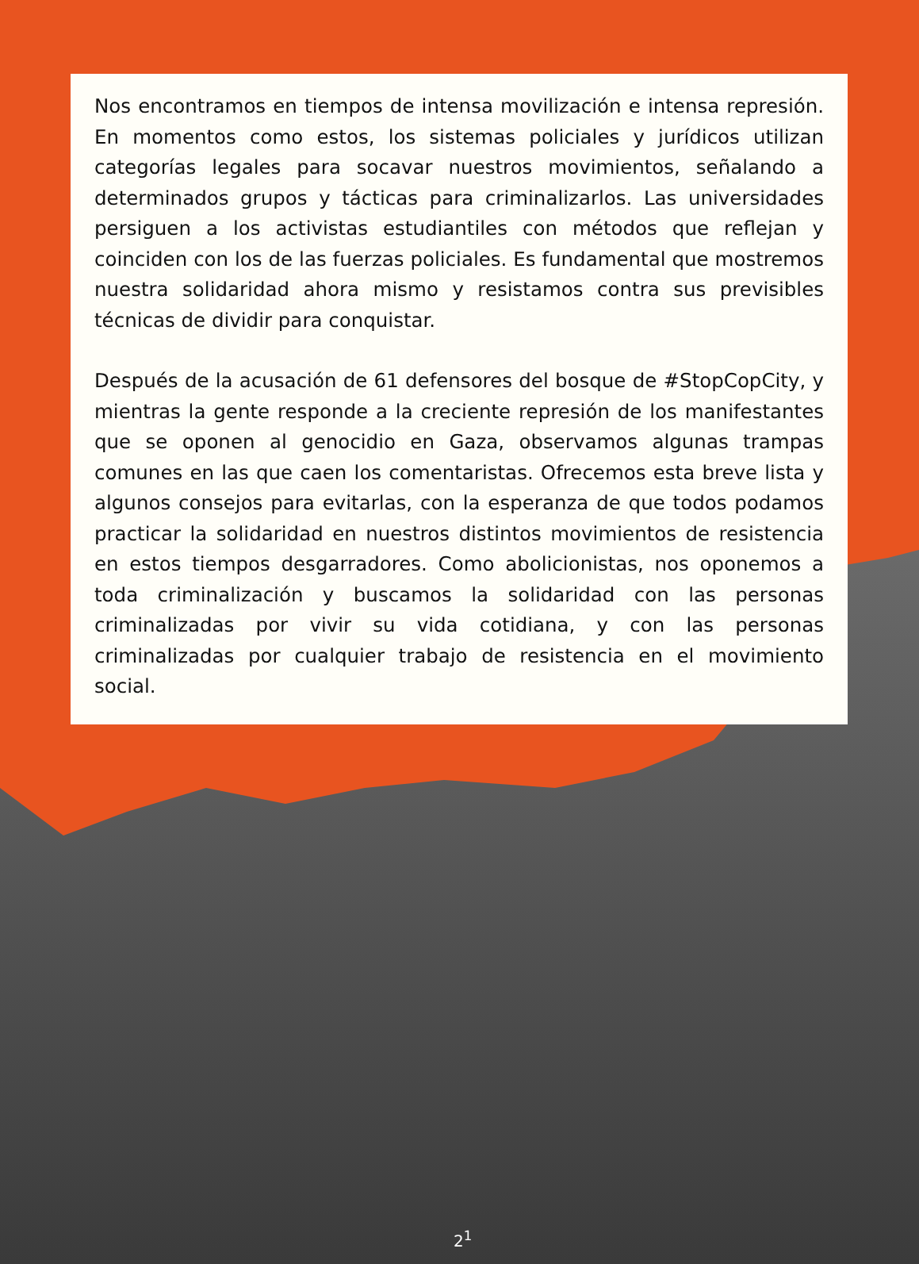Nos encontramos en tiempos de intensa movilización e intensa represión. En momentos como estos, los sistemas policiales y jurídicos utilizan categorías legales para socavar nuestros movimientos, señalando a determinados grupos y tácticas para criminalizarlos. Las universidades persiguen a los activistas estudiantiles con métodos que reflejan y coinciden con los de las fuerzas policiales. Es fundamental que mostremos nuestra solidaridad ahora mismo y resistamos contra sus previsibles técnicas de dividir para conquistar.
Después de la acusación de 61 defensores del bosque de #StopCopCity, y mientras la gente responde a la creciente represión de los manifestantes que se oponen al genocidio en Gaza, observamos algunas trampas comunes en las que caen los comentaristas. Ofrecemos esta breve lista y algunos consejos para evitarlas, con la esperanza de que todos podamos practicar la solidaridad en nuestros distintos movimientos de resistencia en estos tiempos desgarradores. Como abolicionistas, nos oponemos a toda criminalización y buscamos la solidaridad con las personas criminalizadas por vivir su vida cotidiana, y con las personas criminalizadas por cualquier trabajo de resistencia en el movimiento social.
2<sup>1</sup>